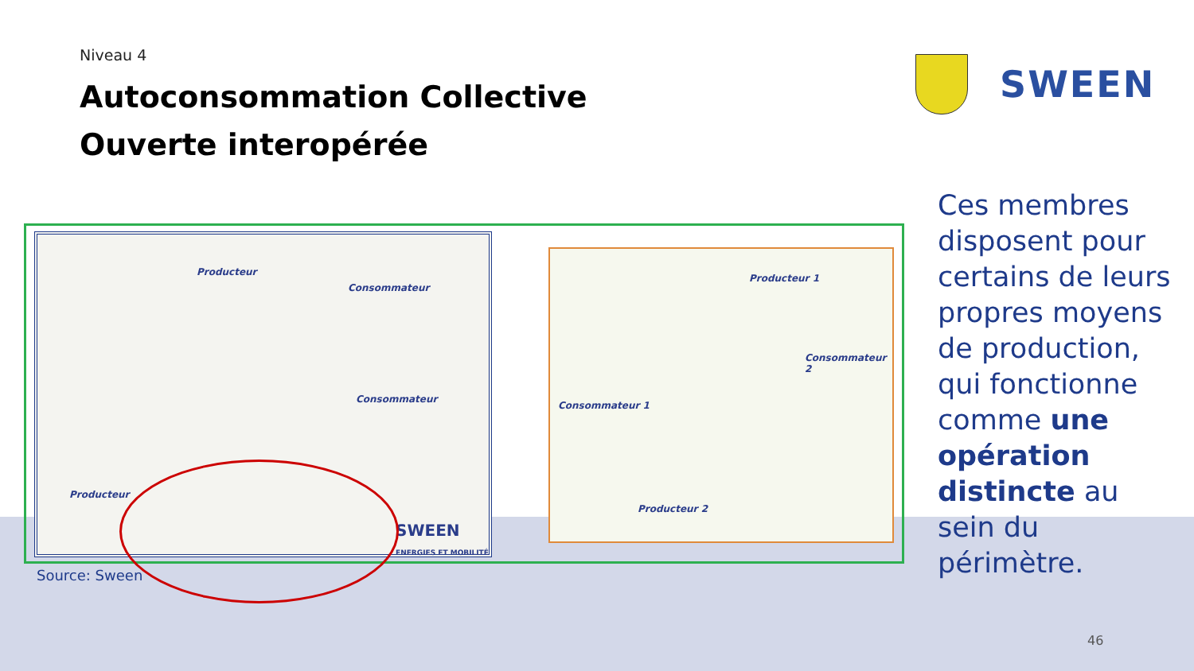Niveau 4
Autoconsommation Collective
Ouverte interopérée
SWEEN
Producteur
Consommateur
Consommateur
Producteur
SWEEN
ENERGIES ET MOBILITÉ
Producteur 1
Consommateur 2
Consommateur 1
Producteur 2
Source: Sween
Ces membres disposent pour certains de leurs propres moyens de production, qui fonctionne comme une opération distincte au sein du périmètre.
46